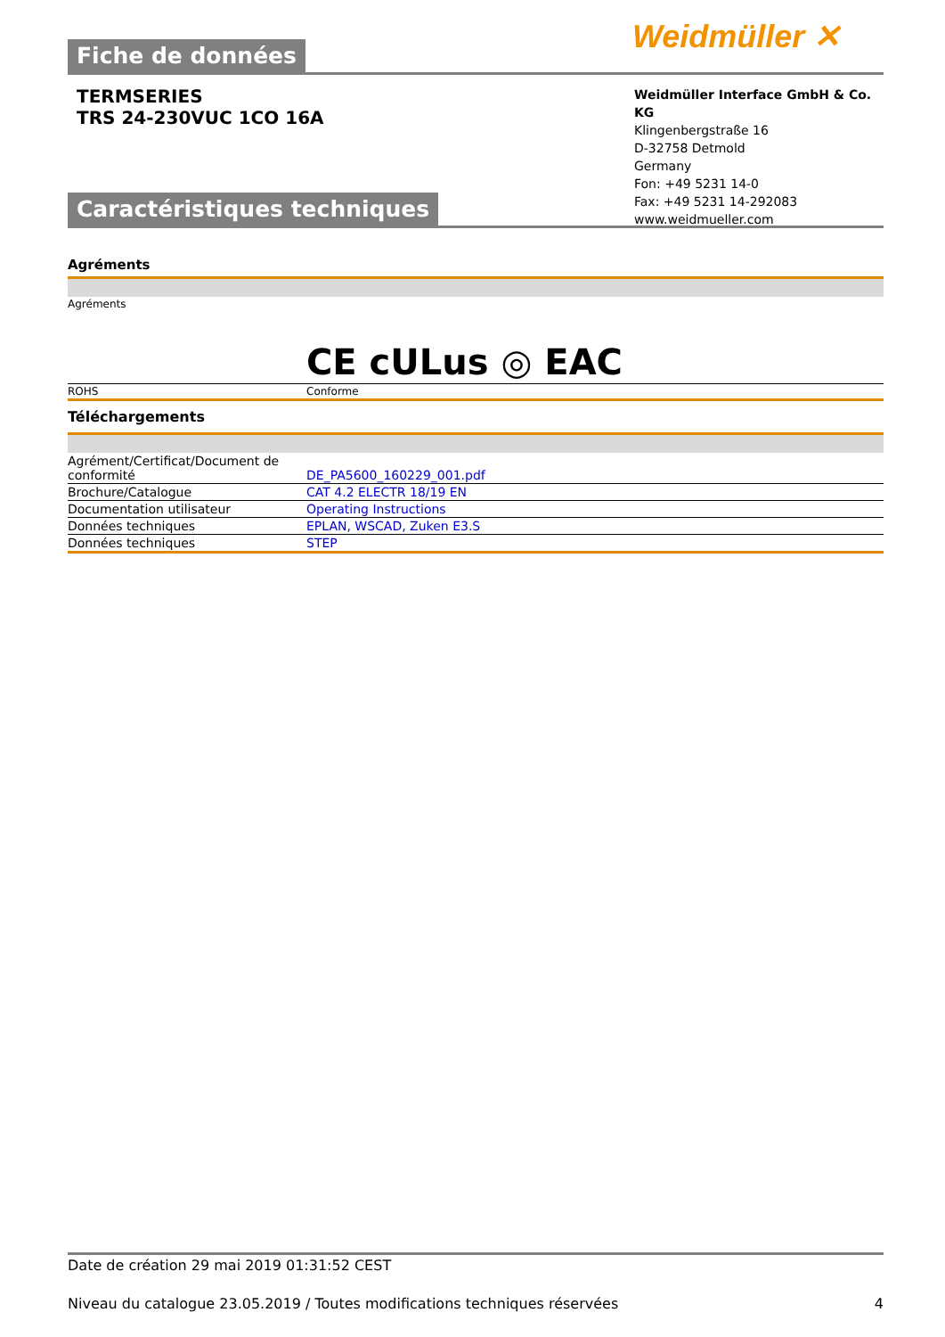Weidmüller ✕
Fiche de données
TERMSERIES
TRS 24-230VUC 1CO 16A
Weidmüller Interface GmbH & Co. KG
Klingenbergstraße 16
D-32758 Detmold
Germany
Fon: +49 5231 14-0
Fax: +49 5231 14-292083
www.weidmueller.com
Caractéristiques techniques
Agréments
| Agréments | CE cULus ◎ EAC |
| ROHS | Conforme |
Téléchargements
| Agrément/Certificat/Document de conformité | DE_PA5600_160229_001.pdf |
| Brochure/Catalogue | CAT 4.2 ELECTR 18/19 EN |
| Documentation utilisateur | Operating Instructions |
| Données techniques | EPLAN, WSCAD, Zuken E3.S |
| Données techniques | STEP |
Date de création 29 mai 2019 01:31:52 CEST
Niveau du catalogue 23.05.2019 / Toutes modifications techniques réservées 4